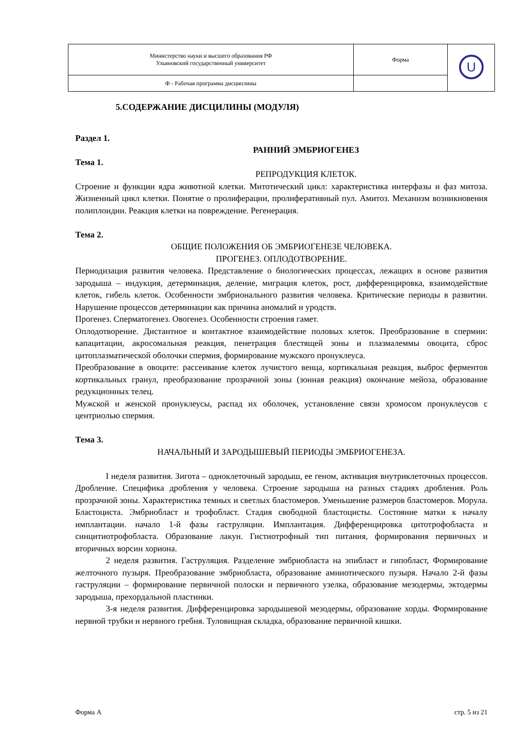| Министерство науки и высшего образования РФ Ульяновский государственный университет | Форма | U |
| Ф - Рабочая программа дисциплины | | |
5.СОДЕРЖАНИЕ ДИСЦИЛИНЫ (МОДУЛЯ)
Раздел 1.
РАННИЙ ЭМБРИОГЕНЕЗ
Тема 1.
РЕПРОДУКЦИЯ КЛЕТОК.
Строение и функции ядра животной клетки. Митотический цикл: характеристика интерфазы и фаз митоза. Жизненный цикл клетки. Понятие о пролиферации, пролиферативный пул. Амитоз. Механизм возникновения полиплоидии. Реакция клетки на повреждение. Регенерация.
Тема 2.
ОБЩИЕ ПОЛОЖЕНИЯ ОБ ЭМБРИОГЕНЕЗЕ ЧЕЛОВЕКА.
ПРОГЕНЕЗ. ОПЛОДОТВОРЕНИЕ.
Периодизация развития человека. Представление о биологических процессах, лежащих в основе развития зародыша – индукция, детерминация, деление, миграция клеток, рост, дифференцировка, взаимодействие клеток, гибель клеток. Особенности эмбрионального развития человека. Критические периоды в развитии. Нарушение процессов детерминации как причина аномалий и уродств.
Прогенез. Сперматогенез. Овогенез. Особенности строения гамет.
Оплодотворение. Дистантное и контактное взаимодействие половых клеток. Преобразование в спермии: капацитации, акросомальная реакция, пенетрация блестящей зоны и плазмалеммы овоцита, сброс цитоплазматической оболочки спермия, формирование мужского пронуклеуса.
Преобразование в овоците: рассеивание клеток лучистого венца, кортикальная реакция, выброс ферментов кортикальных гранул, преобразование прозрачной зоны (зонная реакция) окончание мейоза, образование редукционных телец.
Мужской и женской пронуклеусы, распад их оболочек, установление связи хромосом пронуклеусов с центриолью спермия.
Тема 3.
НАЧАЛЬНЫЙ И ЗАРОДЫШЕВЫЙ ПЕРИОДЫ ЭМБРИОГЕНЕЗА.
I неделя развития. Зигота – одноклеточный зародыш, ее геном, активация внутриклеточных процессов. Дробление. Специфика дробления у человека. Строение зародыша на разных стадиях дробления. Роль прозрачной зоны. Характеристика темных и светлых бластомеров. Уменьшение размеров бластомеров. Морула. Бластоциста. Эмбриобласт и трофобласт. Стадия свободной бластоцисты. Состояние матки к началу имплантации. начало 1-й фазы гаструляции. Имплантация. Дифференцировка цитотрофобласта и синцитиотрофобласта. Образование лакун. Гистиотрофный тип питания, формирования первичных и вторичных ворсин хориона.
2 неделя развития. Гаструляция. Разделение эмбриобласта на эпибласт и гипобласт, Формирование желточного пузыря. Преобразование эмбриобласта, образование амниотического пузыря. Начало 2-й фазы гаструляции – формирование первичной полоски и первичного узелка, образование мезодермы, эктодермы зародыша, прехордальной пластинки.
3-я неделя развития. Дифференцировка зародышевой мезодермы, образование хорды. Формирование нервной трубки и нервного гребня. Туловищная складка, образование первичной кишки.
Форма А стр. 5 из 21